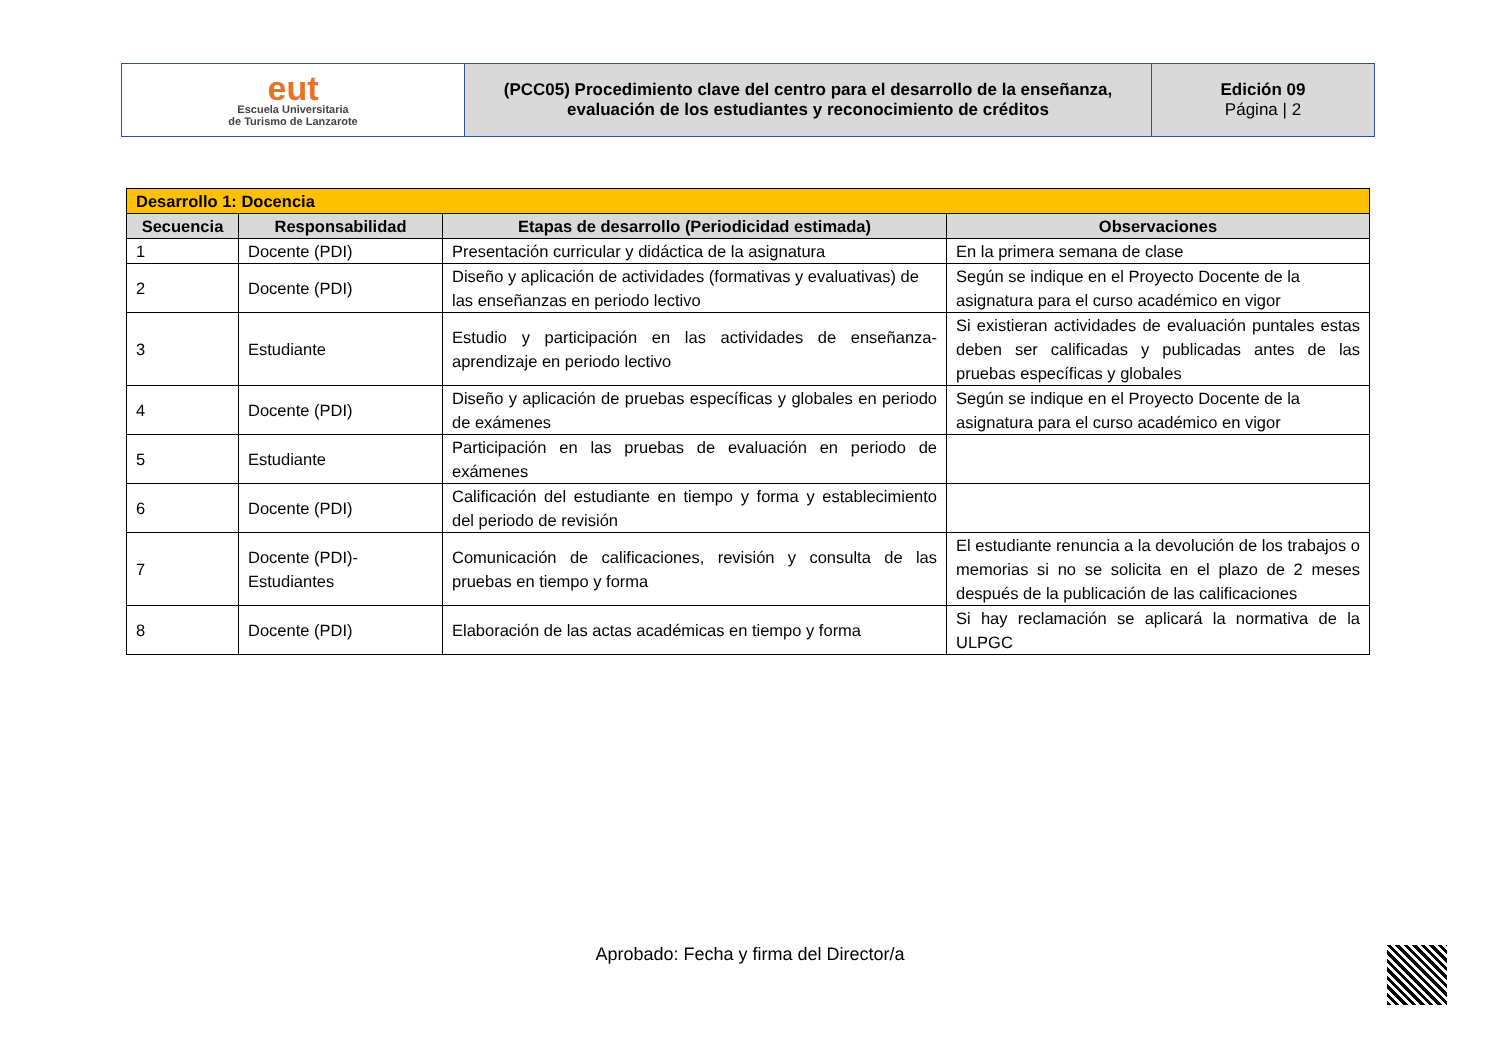| eut Escuela Universitaria de Turismo de Lanzarote | (PCC05) Procedimiento clave del centro para el desarrollo de la enseñanza, evaluación de los estudiantes y reconocimiento de créditos | Edición 09 Página / 2 |
| Desarrollo 1: Docencia | | | |
| Secuencia | Responsabilidad | Etapas de desarrollo (Periodicidad estimada) | Observaciones |
| 1 | Docente (PDI) | Presentación curricular y didáctica de la asignatura | En la primera semana de clase |
| 2 | Docente (PDI) | Diseño y aplicación de actividades (formativas y evaluativas) de las enseñanzas en periodo lectivo | Según se indique en el Proyecto Docente de la asignatura para el curso académico en vigor |
| 3 | Estudiante | Estudio y participación en las actividades de enseñanza-aprendizaje en periodo lectivo | Si existieran actividades de evaluación puntales estas deben ser calificadas y publicadas antes de las pruebas específicas y globales |
| 4 | Docente (PDI) | Diseño y aplicación de pruebas específicas y globales en periodo de exámenes | Según se indique en el Proyecto Docente de la asignatura para el curso académico en vigor |
| 5 | Estudiante | Participación en las pruebas de evaluación en periodo de exámenes | |
| 6 | Docente (PDI) | Calificación del estudiante en tiempo y forma y establecimiento del periodo de revisión | |
| 7 | Docente (PDI)- Estudiantes | Comunicación de calificaciones, revisión y consulta de las pruebas en tiempo y forma | El estudiante renuncia a la devolución de los trabajos o memorias si no se solicita en el plazo de 2 meses después de la publicación de las calificaciones |
| 8 | Docente (PDI) | Elaboración de las actas académicas en tiempo y forma | Si hay reclamación se aplicará la normativa de la ULPGC |
Aprobado: Fecha y firma del Director/a